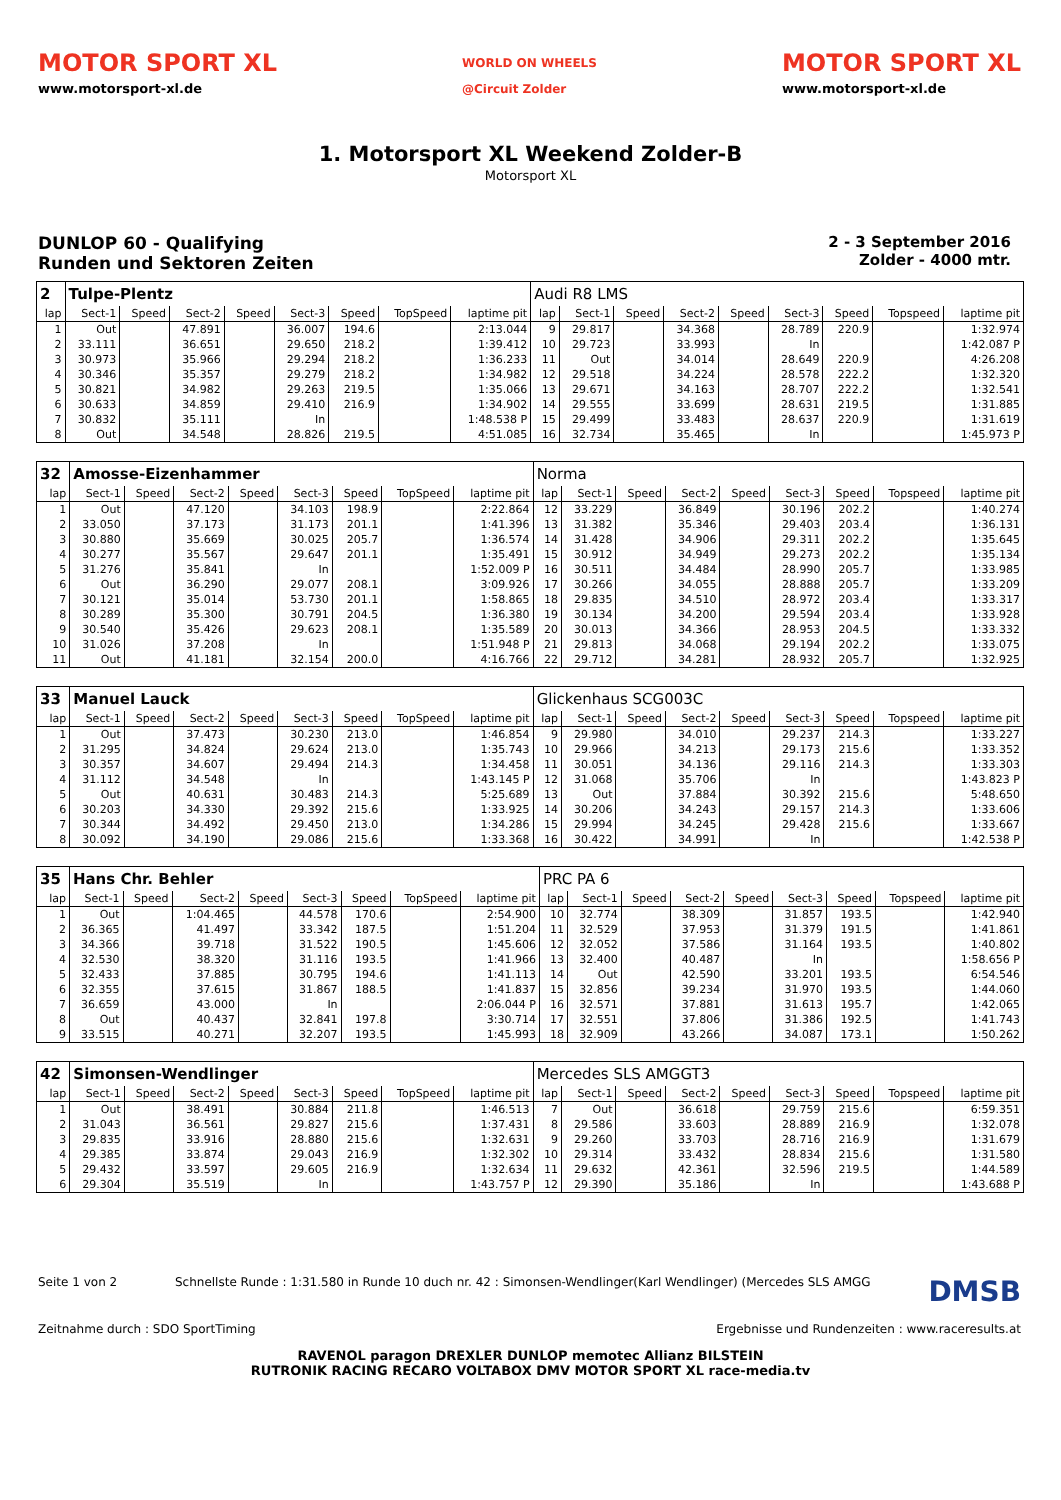MOTOR SPORT XL
www.motorsport-xl.de
WORLD ON WHEELS
@Circuit Zolder
MOTOR SPORT XL
www.motorsport-xl.de
1. Motorsport XL Weekend Zolder-B
Motorsport XL
DUNLOP 60 - Qualifying
Runden und Sektoren Zeiten
2 - 3 September 2016
Zolder - 4000 mtr.
| 2 | Tulpe-Plentz | | | | | | | | Audi R8 LMS | | | | | | | | |
| lap | Sect-1 | Speed | Sect-2 | Speed | Sect-3 | Speed | TopSpeed | laptime pit | lap | Sect-1 | Speed | Sect-2 | Speed | Sect-3 | Speed | Topspeed | laptime pit |
| 1 | Out | | 47.891 | | 36.007 | 194.6 | | 2:13.044 | 9 | 29.817 | | 34.368 | | 28.789 | 220.9 | | 1:32.974 |
| 2 | 33.111 | | 36.651 | | 29.650 | 218.2 | | 1:39.412 | 10 | 29.723 | | 33.993 | | In | | | 1:42.087 P |
| 3 | 30.973 | | 35.966 | | 29.294 | 218.2 | | 1:36.233 | 11 | Out | | 34.014 | | 28.649 | 220.9 | | 4:26.208 |
| 4 | 30.346 | | 35.357 | | 29.279 | 218.2 | | 1:34.982 | 12 | 29.518 | | 34.224 | | 28.578 | 222.2 | | 1:32.320 |
| 5 | 30.821 | | 34.982 | | 29.263 | 219.5 | | 1:35.066 | 13 | 29.671 | | 34.163 | | 28.707 | 222.2 | | 1:32.541 |
| 6 | 30.633 | | 34.859 | | 29.410 | 216.9 | | 1:34.902 | 14 | 29.555 | | 33.699 | | 28.631 | 219.5 | | 1:31.885 |
| 7 | 30.832 | | 35.111 | | In | | | 1:48.538 P | 15 | 29.499 | | 33.483 | | 28.637 | 220.9 | | 1:31.619 |
| 8 | Out | | 34.548 | | 28.826 | 219.5 | | 4:51.085 | 16 | 32.734 | | 35.465 | | In | | | 1:45.973 P |
| 32 | Amosse-Eizenhammer | | | | | | | | Norma | | | | | | | | |
| lap | Sect-1 | Speed | Sect-2 | Speed | Sect-3 | Speed | TopSpeed | laptime pit | lap | Sect-1 | Speed | Sect-2 | Speed | Sect-3 | Speed | Topspeed | laptime pit |
| 1 | Out | | 47.120 | | 34.103 | 198.9 | | 2:22.864 | 12 | 33.229 | | 36.849 | | 30.196 | 202.2 | | 1:40.274 |
| 2 | 33.050 | | 37.173 | | 31.173 | 201.1 | | 1:41.396 | 13 | 31.382 | | 35.346 | | 29.403 | 203.4 | | 1:36.131 |
| 3 | 30.880 | | 35.669 | | 30.025 | 205.7 | | 1:36.574 | 14 | 31.428 | | 34.906 | | 29.311 | 202.2 | | 1:35.645 |
| 4 | 30.277 | | 35.567 | | 29.647 | 201.1 | | 1:35.491 | 15 | 30.912 | | 34.949 | | 29.273 | 202.2 | | 1:35.134 |
| 5 | 31.276 | | 35.841 | | In | | | 1:52.009 P | 16 | 30.511 | | 34.484 | | 28.990 | 205.7 | | 1:33.985 |
| 6 | Out | | 36.290 | | 29.077 | 208.1 | | 3:09.926 | 17 | 30.266 | | 34.055 | | 28.888 | 205.7 | | 1:33.209 |
| 7 | 30.121 | | 35.014 | | 53.730 | 201.1 | | 1:58.865 | 18 | 29.835 | | 34.510 | | 28.972 | 203.4 | | 1:33.317 |
| 8 | 30.289 | | 35.300 | | 30.791 | 204.5 | | 1:36.380 | 19 | 30.134 | | 34.200 | | 29.594 | 203.4 | | 1:33.928 |
| 9 | 30.540 | | 35.426 | | 29.623 | 208.1 | | 1:35.589 | 20 | 30.013 | | 34.366 | | 28.953 | 204.5 | | 1:33.332 |
| 10 | 31.026 | | 37.208 | | In | | | 1:51.948 P | 21 | 29.813 | | 34.068 | | 29.194 | 202.2 | | 1:33.075 |
| 11 | Out | | 41.181 | | 32.154 | 200.0 | | 4:16.766 | 22 | 29.712 | | 34.281 | | 28.932 | 205.7 | | 1:32.925 |
| 33 | Manuel Lauck | | | | | | | | Glickenhaus SCG003C | | | | | | | | |
| lap | Sect-1 | Speed | Sect-2 | Speed | Sect-3 | Speed | TopSpeed | laptime pit | lap | Sect-1 | Speed | Sect-2 | Speed | Sect-3 | Speed | Topspeed | laptime pit |
| 1 | Out | | 37.473 | | 30.230 | 213.0 | | 1:46.854 | 9 | 29.980 | | 34.010 | | 29.237 | 214.3 | | 1:33.227 |
| 2 | 31.295 | | 34.824 | | 29.624 | 213.0 | | 1:35.743 | 10 | 29.966 | | 34.213 | | 29.173 | 215.6 | | 1:33.352 |
| 3 | 30.357 | | 34.607 | | 29.494 | 214.3 | | 1:34.458 | 11 | 30.051 | | 34.136 | | 29.116 | 214.3 | | 1:33.303 |
| 4 | 31.112 | | 34.548 | | In | | | 1:43.145 P | 12 | 31.068 | | 35.706 | | In | | | 1:43.823 P |
| 5 | Out | | 40.631 | | 30.483 | 214.3 | | 5:25.689 | 13 | Out | | 37.884 | | 30.392 | 215.6 | | 5:48.650 |
| 6 | 30.203 | | 34.330 | | 29.392 | 215.6 | | 1:33.925 | 14 | 30.206 | | 34.243 | | 29.157 | 214.3 | | 1:33.606 |
| 7 | 30.344 | | 34.492 | | 29.450 | 213.0 | | 1:34.286 | 15 | 29.994 | | 34.245 | | 29.428 | 215.6 | | 1:33.667 |
| 8 | 30.092 | | 34.190 | | 29.086 | 215.6 | | 1:33.368 | 16 | 30.422 | | 34.991 | | In | | | 1:42.538 P |
| 35 | Hans Chr. Behler | | | | | | | | PRC PA 6 | | | | | | | | |
| lap | Sect-1 | Speed | Sect-2 | Speed | Sect-3 | Speed | TopSpeed | laptime pit | lap | Sect-1 | Speed | Sect-2 | Speed | Sect-3 | Speed | Topspeed | laptime pit |
| 1 | Out | | 1:04.465 | | 44.578 | 170.6 | | 2:54.900 | 10 | 32.774 | | 38.309 | | 31.857 | 193.5 | | 1:42.940 |
| 2 | 36.365 | | 41.497 | | 33.342 | 187.5 | | 1:51.204 | 11 | 32.529 | | 37.953 | | 31.379 | 191.5 | | 1:41.861 |
| 3 | 34.366 | | 39.718 | | 31.522 | 190.5 | | 1:45.606 | 12 | 32.052 | | 37.586 | | 31.164 | 193.5 | | 1:40.802 |
| 4 | 32.530 | | 38.320 | | 31.116 | 193.5 | | 1:41.966 | 13 | 32.400 | | 40.487 | | In | | | 1:58.656 P |
| 5 | 32.433 | | 37.885 | | 30.795 | 194.6 | | 1:41.113 | 14 | Out | | 42.590 | | 33.201 | 193.5 | | 6:54.546 |
| 6 | 32.355 | | 37.615 | | 31.867 | 188.5 | | 1:41.837 | 15 | 32.856 | | 39.234 | | 31.970 | 193.5 | | 1:44.060 |
| 7 | 36.659 | | 43.000 | | In | | | 2:06.044 P | 16 | 32.571 | | 37.881 | | 31.613 | 195.7 | | 1:42.065 |
| 8 | Out | | 40.437 | | 32.841 | 197.8 | | 3:30.714 | 17 | 32.551 | | 37.806 | | 31.386 | 192.5 | | 1:41.743 |
| 9 | 33.515 | | 40.271 | | 32.207 | 193.5 | | 1:45.993 | 18 | 32.909 | | 43.266 | | 34.087 | 173.1 | | 1:50.262 |
| 42 | Simonsen-Wendlinger | | | | | | | | Mercedes SLS AMGGT3 | | | | | | | | |
| lap | Sect-1 | Speed | Sect-2 | Speed | Sect-3 | Speed | TopSpeed | laptime pit | lap | Sect-1 | Speed | Sect-2 | Speed | Sect-3 | Speed | Topspeed | laptime pit |
| 1 | Out | | 38.491 | | 30.884 | 211.8 | | 1:46.513 | 7 | Out | | 36.618 | | 29.759 | 215.6 | | 6:59.351 |
| 2 | 31.043 | | 36.561 | | 29.827 | 215.6 | | 1:37.431 | 8 | 29.586 | | 33.603 | | 28.889 | 216.9 | | 1:32.078 |
| 3 | 29.835 | | 33.916 | | 28.880 | 215.6 | | 1:32.631 | 9 | 29.260 | | 33.703 | | 28.716 | 216.9 | | 1:31.679 |
| 4 | 29.385 | | 33.874 | | 29.043 | 216.9 | | 1:32.302 | 10 | 29.314 | | 33.432 | | 28.834 | 215.6 | | 1:31.580 |
| 5 | 29.432 | | 33.597 | | 29.605 | 216.9 | | 1:32.634 | 11 | 29.632 | | 42.361 | | 32.596 | 219.5 | | 1:44.589 |
| 6 | 29.304 | | 35.519 | | In | | | 1:43.757 P | 12 | 29.390 | | 35.186 | | In | | | 1:43.688 P |
Seite 1 von 2 Schnellste Runde : 1:31.580 in Runde 10 duch nr. 42 : Simonsen-Wendlinger(Karl Wendlinger) (Mercedes SLS AMGG DMSB
Zeitnahme durch : SDO SportTiming Ergebnisse und Rundenzeiten : www.raceresults.at
RAVENOL paragon DREXLER DUNLOP memotec Allianz BILSTEIN
RUTRONIK RACING RECARO VOLTABOX DMV MOTOR SPORT XL race-media.tv